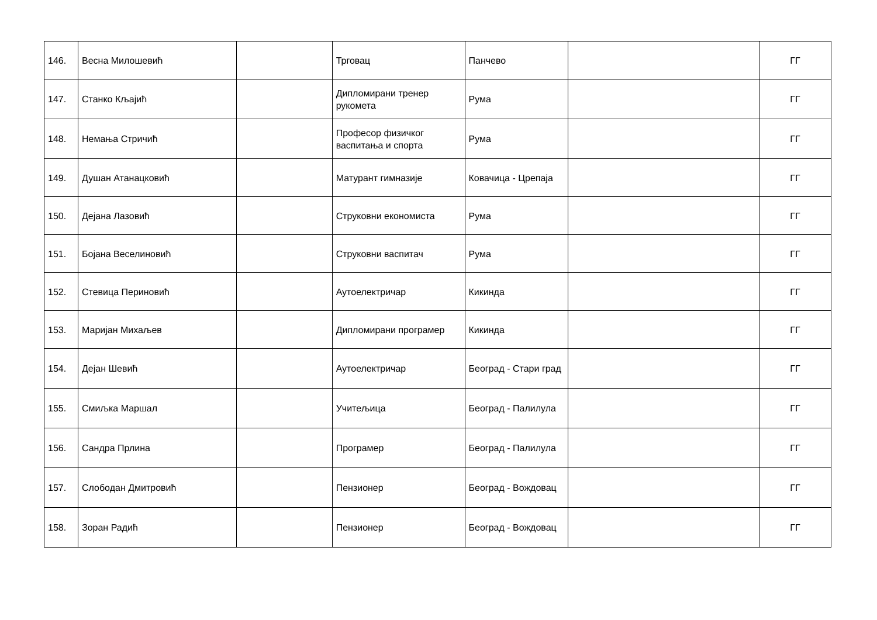| 146. | Весна Милошевић | | Трговац | Панчево | | ГГ |
| 147. | Станко Кљајић | | Дипломирани тренер рукомета | Рума | | ГГ |
| 148. | Немања Стричић | | Професор физичког васпитања и спорта | Рума | | ГГ |
| 149. | Душан Атанацковић | | Матурант гимназије | Ковачица - Црепаја | | ГГ |
| 150. | Дејана Лазовић | | Струковни економиста | Рума | | ГГ |
| 151. | Бојана Веселиновић | | Струковни васпитач | Рума | | ГГ |
| 152. | Стевица Периновић | | Аутоелектричар | Кикинда | | ГГ |
| 153. | Маријан Михаљев | | Дипломирани програмер | Кикинда | | ГГ |
| 154. | Дејан Шевић | | Аутоелектричар | Београд - Стари град | | ГГ |
| 155. | Смиљка Маршал | | Учитељица | Београд - Палилула | | ГГ |
| 156. | Сандра Прлина | | Програмер | Београд - Палилула | | ГГ |
| 157. | Слободан Дмитровић | | Пензионер | Београд - Вождовац | | ГГ |
| 158. | Зоран Радић | | Пензионер | Београд - Вождовац | | ГГ |